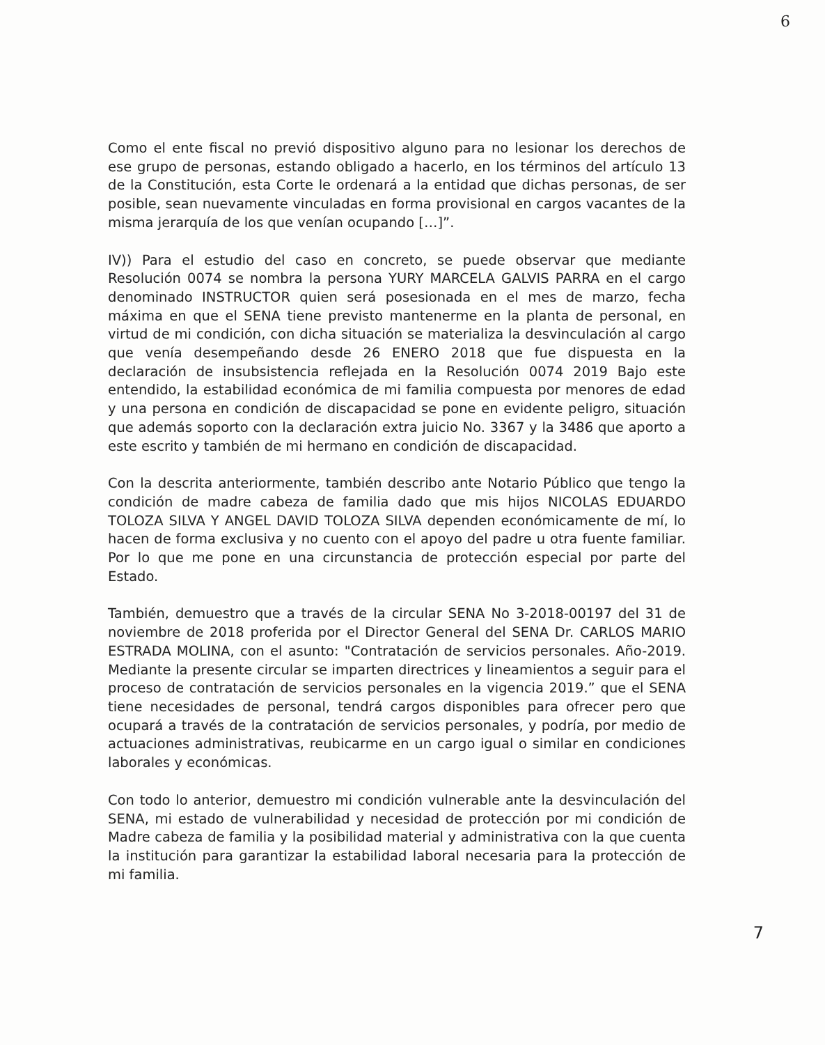6
Como el ente fiscal no previó dispositivo alguno para no lesionar los derechos de ese grupo de personas, estando obligado a hacerlo, en los términos del artículo 13 de la Constitución, esta Corte le ordenará a la entidad que dichas personas, de ser posible, sean nuevamente vinculadas en forma provisional en cargos vacantes de la misma jerarquía de los que venían ocupando […]”.
IV)) Para el estudio del caso en concreto, se puede observar que mediante Resolución 0074 se nombra la persona YURY MARCELA GALVIS PARRA en el cargo denominado INSTRUCTOR quien será posesionada en el mes de marzo, fecha máxima en que el SENA tiene previsto mantenerme en la planta de personal, en virtud de mi condición, con dicha situación se materializa la desvinculación al cargo que venía desempeñando desde 26 ENERO 2018 que fue dispuesta en la declaración de insubsistencia reflejada en la Resolución 0074 2019 Bajo este entendido, la estabilidad económica de mi familia compuesta por menores de edad y una persona en condición de discapacidad se pone en evidente peligro, situación que además soporto con la declaración extra juicio No. 3367 y la 3486 que aporto a este escrito y también de mi hermano en condición de discapacidad.
Con la descrita anteriormente, también describo ante Notario Público que tengo la condición de madre cabeza de familia dado que mis hijos NICOLAS EDUARDO TOLOZA SILVA Y ANGEL DAVID TOLOZA SILVA dependen económicamente de mí, lo hacen de forma exclusiva y no cuento con el apoyo del padre u otra fuente familiar. Por lo que me pone en una circunstancia de protección especial por parte del Estado.
También, demuestro que a través de la circular SENA No 3-2018-00197 del 31 de noviembre de 2018 proferida por el Director General del SENA Dr. CARLOS MARIO ESTRADA MOLINA, con el asunto: "Contratación de servicios personales. Año-2019. Mediante la presente circular se imparten directrices y lineamientos a seguir para el proceso de contratación de servicios personales en la vigencia 2019.” que el SENA tiene necesidades de personal, tendrá cargos disponibles para ofrecer pero que ocupará a través de la contratación de servicios personales, y podría, por medio de actuaciones administrativas, reubicarme en un cargo igual o similar en condiciones laborales y económicas.
Con todo lo anterior, demuestro mi condición vulnerable ante la desvinculación del SENA, mi estado de vulnerabilidad y necesidad de protección por mi condición de Madre cabeza de familia y la posibilidad material y administrativa con la que cuenta la institución para garantizar la estabilidad laboral necesaria para la protección de mi familia.
7